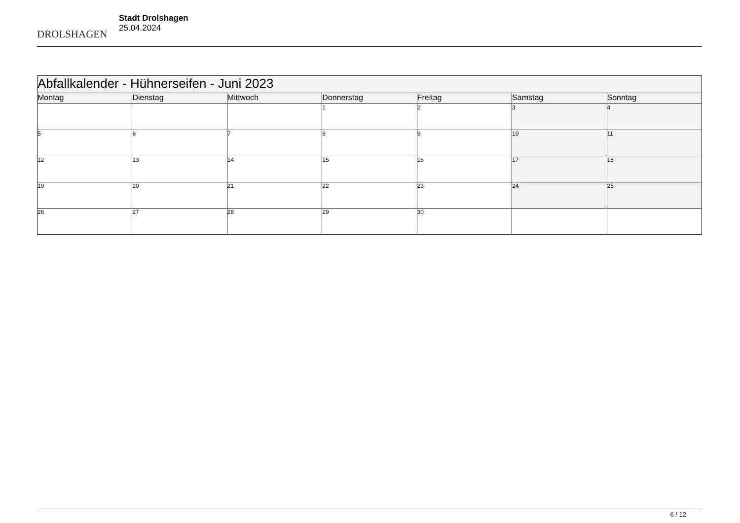DROLSHAGEN
Stadt Drolshagen
25.04.2024
| Abfallkalender - Hühnerseifen - Juni 2023 | | | | | | |
| --- | --- | --- | --- | --- | --- | --- |
| Montag | Dienstag | Mittwoch | Donnerstag | Freitag | Samstag | Sonntag |
| | | | 1 | 2 | 3 | 4 |
| 5 | 6 | 7 | 8 | 9 | 10 | 11 |
| 12 | 13 | 14 | 15 | 16 | 17 | 18 |
| 19 | 20 | 21 | 22 | 23 | 24 | 25 |
| 26 | 27 | 28 | 29 | 30 | | |
6 / 12